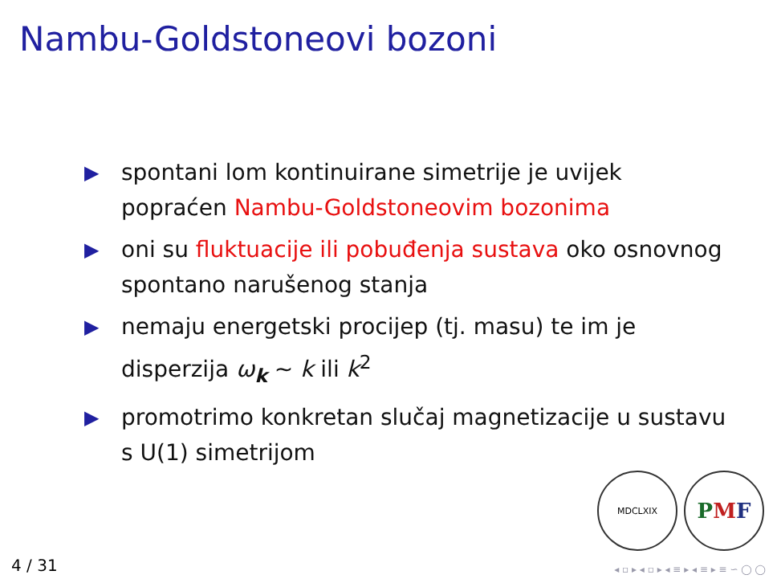Nambu-Goldstoneovi bozoni
▶ spontani lom kontinuirane simetrije je uvijek popraćen Nambu-Goldstoneovim bozonima
▶ oni su fluktuacije ili pobuđenja sustava oko osnovnog spontano narušenog stanja
▶ nemaju energetski procijep (tj. masu) te im je disperzija ω<sub>k</sub> ∼ k ili k<sup>2</sup>
▶ promotrimo konkretan slučaj magnetizacije u sustavu s U(1) simetrijom
MDCLXIX
P M F
4 / 31
◂ ▫ ▸ ◂ ▫ ▸ ◂ ≡ ▸ ◂ ≡ ▸ ≡ ∽ ◯ ◯